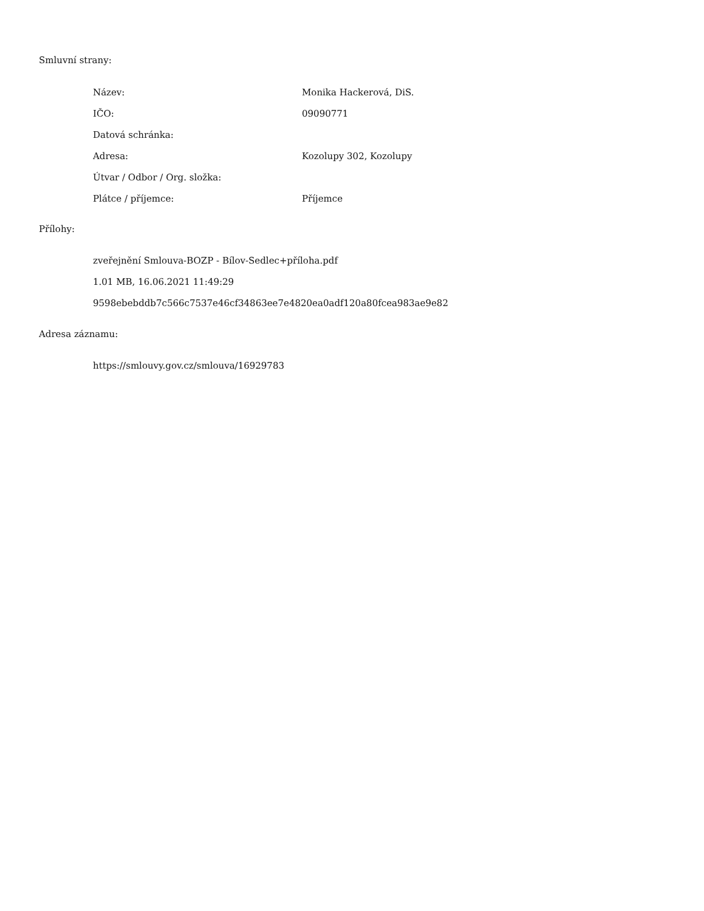Smluvní strany:
| Název: | Monika Hackerová, DiS. |
| IČO: | 09090771 |
| Datová schránka: | |
| Adresa: | Kozolupy 302, Kozolupy |
| Útvar / Odbor / Org. složka: | |
| Plátce / příjemce: | Příjemce |
Přílohy:
zveřejnění Smlouva-BOZP - Bílov-Sedlec+příloha.pdf
1.01 MB, 16.06.2021 11:49:29
9598ebebddb7c566c7537e46cf34863ee7e4820ea0adf120a80fcea983ae9e82
Adresa záznamu:
https://smlouvy.gov.cz/smlouva/16929783